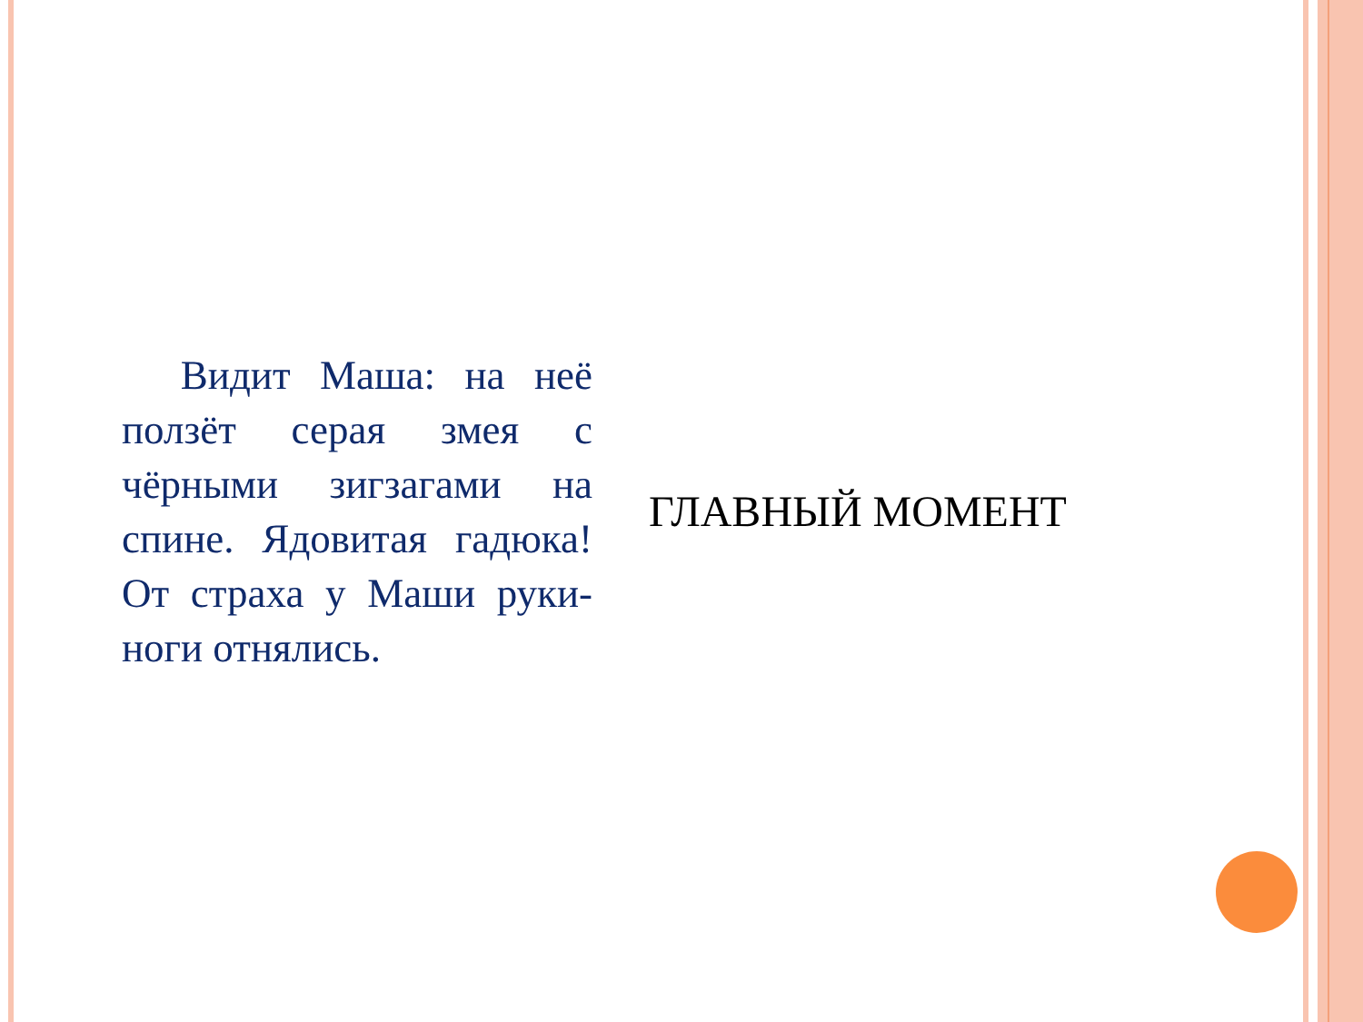Видит Маша: на неё ползёт серая змея с чёрными зигзагами на спине. Ядовитая гадюка! От страха у Маши руки-ноги отнялись.
ГЛАВНЫЙ МОМЕНТ